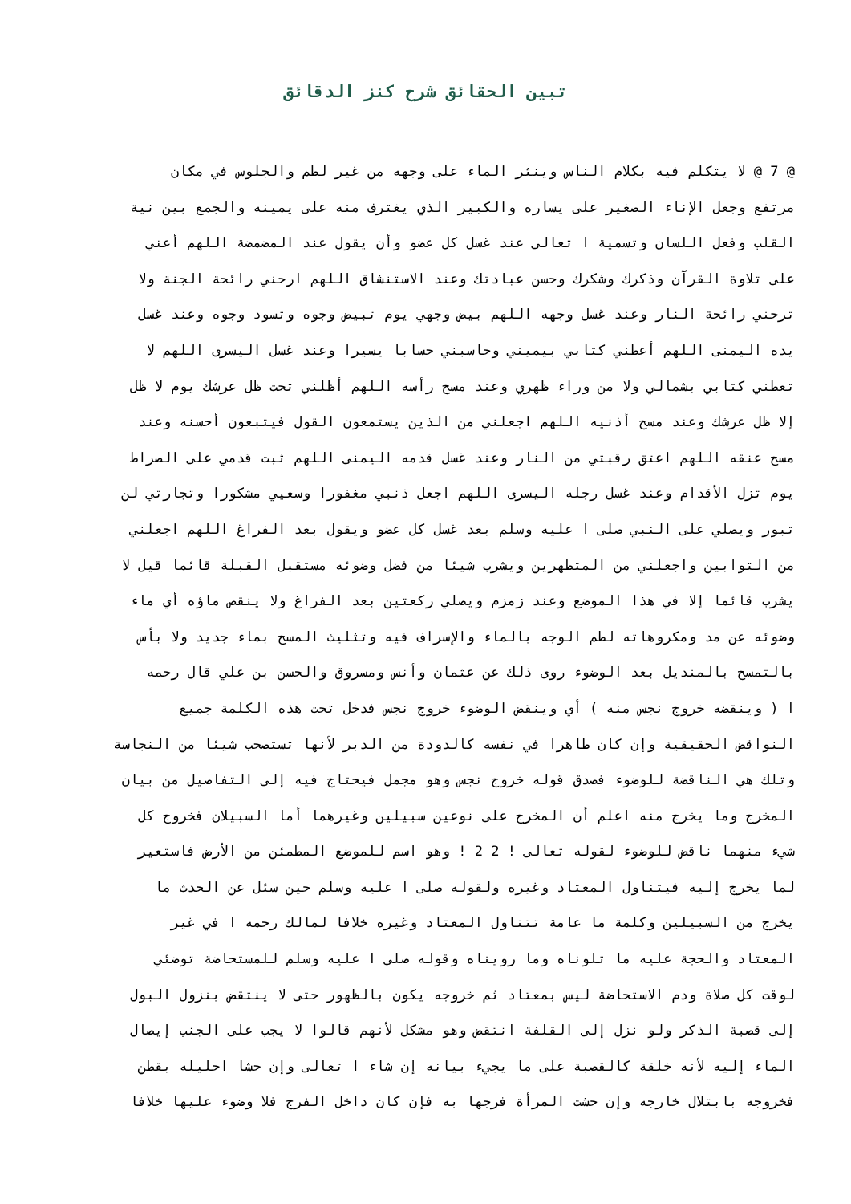تبين الحقائق شرح كنز الدقائق
@ 7 @ لا يتكلم فيه بكلام الناس وينثر الماء على وجهه من غير لطم والجلوس في مكان
مرتفع وجعل الإناء الصغير على يساره والكبير الذي يغترف منه على يمينه والجمع بين نية
القلب وفعل اللسان وتسمية ا تعالى عند غسل كل عضو وأن يقول عند المضمضة اللهم أعني
على تلاوة القرآن وذكرك وشكرك وحسن عبادتك وعند الاستنشاق اللهم ارحني رائحة الجنة ولا
ترحني رائحة النار وعند غسل وجهه اللهم بيض وجهي يوم تبيض وجوه وتسود وجوه وعند غسل
يده اليمنى اللهم أعطني كتابي بيميني وحاسبني حسابا يسيرا وعند غسل اليسرى اللهم لا
تعطني كتابي بشمالي ولا من وراء ظهري وعند مسح رأسه اللهم أظلني تحت ظل عرشك يوم لا ظل
إلا ظل عرشك وعند مسح أذنيه اللهم اجعلني من الذين يستمعون القول فيتبعون أحسنه وعند
مسح عنقه اللهم اعتق رقبتي من النار وعند غسل قدمه اليمنى اللهم ثبت قدمي على الصراط
يوم تزل الأقدام وعند غسل رجله اليسرى اللهم اجعل ذنبي مغفورا وسعيي مشكورا وتجارتي لن
تبور ويصلي على النبي صلى ا عليه وسلم بعد غسل كل عضو ويقول بعد الفراغ اللهم اجعلني
من التوابين واجعلني من المتطهرين ويشرب شيئا من فضل وضوئه مستقبل القبلة قائما قيل لا
يشرب قائما إلا في هذا الموضع وعند زمزم ويصلي ركعتين بعد الفراغ ولا ينقص ماؤه أي ماء
وضوئه عن مد ومكروهاته لطم الوجه بالماء والإسراف فيه وتثليث المسح بماء جديد ولا بأس
بالتمسح بالمنديل بعد الوضوء روى ذلك عن عثمان وأنس ومسروق والحسن بن علي قال رحمه
ا ( وينقضه خروج نجس منه ) أي وينقض الوضوء خروج نجس فدخل تحت هذه الكلمة جميع
النواقض الحقيقية وإن كان طاهرا في نفسه كالدودة من الدبر لأنها تستصحب شيئا من النجاسة
وتلك هي الناقضة للوضوء فصدق قوله خروج نجس وهو مجمل فيحتاج فيه إلى التفاصيل من بيان
المخرج وما يخرج منه اعلم أن المخرج على نوعين سبيلين وغيرهما أما السبيلان فخروج كل
شيء منهما ناقض للوضوء لقوله تعالى ! 2 2 ! وهو اسم للموضع المطمئن من الأرض فاستعير
لما يخرج إليه فيتناول المعتاد وغيره ولقوله صلى ا عليه وسلم حين سئل عن الحدث ما
يخرج من السبيلين وكلمة ما عامة تتناول المعتاد وغيره خلافا لمالك رحمه ا في غير
المعتاد والحجة عليه ما تلوناه وما رويناه وقوله صلى ا عليه وسلم للمستحاضة توضئي
لوقت كل صلاة ودم الاستحاضة ليس بمعتاد ثم خروجه يكون بالظهور حتى لا ينتقض بنزول البول
إلى قصبة الذكر ولو نزل إلى القلفة انتقض وهو مشكل لأنهم قالوا لا يجب على الجنب إيصال
الماء إليه لأنه خلقة كالقصبة على ما يجيء بيانه إن شاء ا تعالى وإن حشا احليله بقطن
فخروجه بابتلال خارجه وإن حشت المرأة فرجها به فإن كان داخل الفرج فلا وضوء عليها خلافا